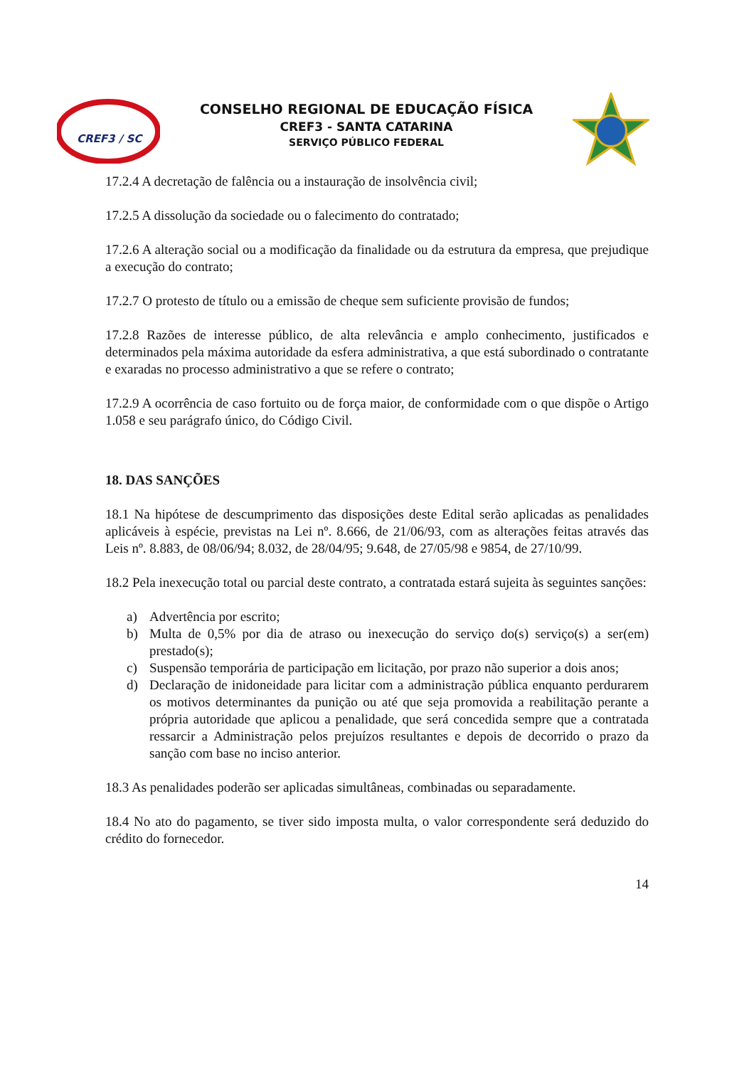CREF3 / SC
CONSELHO REGIONAL DE EDUCAÇÃO FÍSICA
CREF3 - SANTA CATARINA
SERVIÇO PÚBLICO FEDERAL
17.2.4 A decretação de falência ou a instauração de insolvência civil;
17.2.5 A dissolução da sociedade ou o falecimento do contratado;
17.2.6 A alteração social ou a modificação da finalidade ou da estrutura da empresa, que prejudique a execução do contrato;
17.2.7 O protesto de título ou a emissão de cheque sem suficiente provisão de fundos;
17.2.8 Razões de interesse público, de alta relevância e amplo conhecimento, justificados e determinados pela máxima autoridade da esfera administrativa, a que está subordinado o contratante e exaradas no processo administrativo a que se refere o contrato;
17.2.9 A ocorrência de caso fortuito ou de força maior, de conformidade com o que dispõe o Artigo 1.058 e seu parágrafo único, do Código Civil.
18. DAS SANÇÕES
18.1 Na hipótese de descumprimento das disposições deste Edital serão aplicadas as penalidades aplicáveis à espécie, previstas na Lei nº. 8.666, de 21/06/93, com as alterações feitas através das Leis nº. 8.883, de 08/06/94; 8.032, de 28/04/95; 9.648, de 27/05/98 e 9854, de 27/10/99.
18.2 Pela inexecução total ou parcial deste contrato, a contratada estará sujeita às seguintes sanções:
a) Advertência por escrito;
b) Multa de 0,5% por dia de atraso ou inexecução do serviço do(s) serviço(s) a ser(em) prestado(s);
c) Suspensão temporária de participação em licitação, por prazo não superior a dois anos;
d) Declaração de inidoneidade para licitar com a administração pública enquanto perdurarem os motivos determinantes da punição ou até que seja promovida a reabilitação perante a própria autoridade que aplicou a penalidade, que será concedida sempre que a contratada ressarcir a Administração pelos prejuízos resultantes e depois de decorrido o prazo da sanção com base no inciso anterior.
18.3 As penalidades poderão ser aplicadas simultâneas, combinadas ou separadamente.
18.4 No ato do pagamento, se tiver sido imposta multa, o valor correspondente será deduzido do crédito do fornecedor.
14